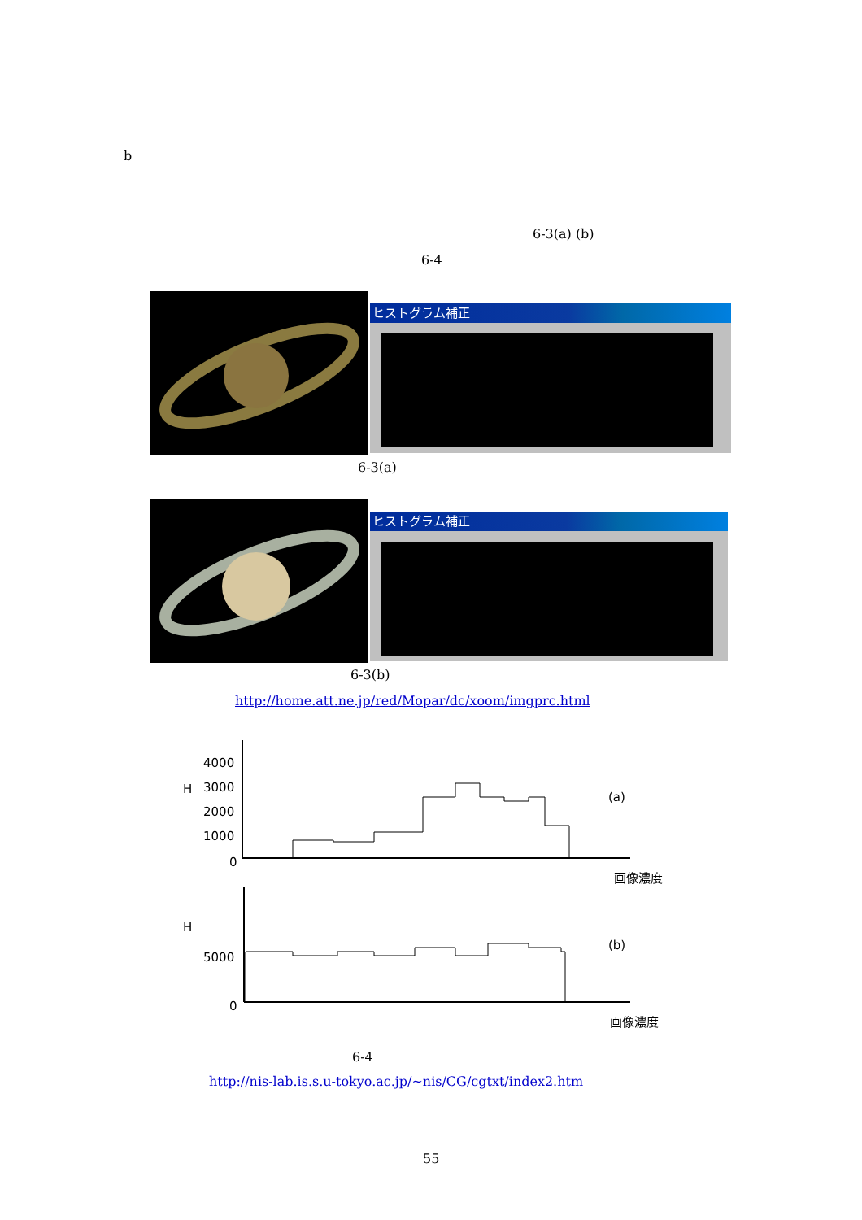b
6-3(a) (b)
6-4
ヒストグラム補正
6-3(a)
ヒストグラム補正
6-3(b)
http://home.att.ne.jp/red/Mopar/dc/xoom/imgprc.html
4000
3000
2000
1000
0
5000
0
H
H
(a)
(b)
画像濃度
画像濃度
6-4
http://nis-lab.is.s.u-tokyo.ac.jp/~nis/CG/cgtxt/index2.htm
55